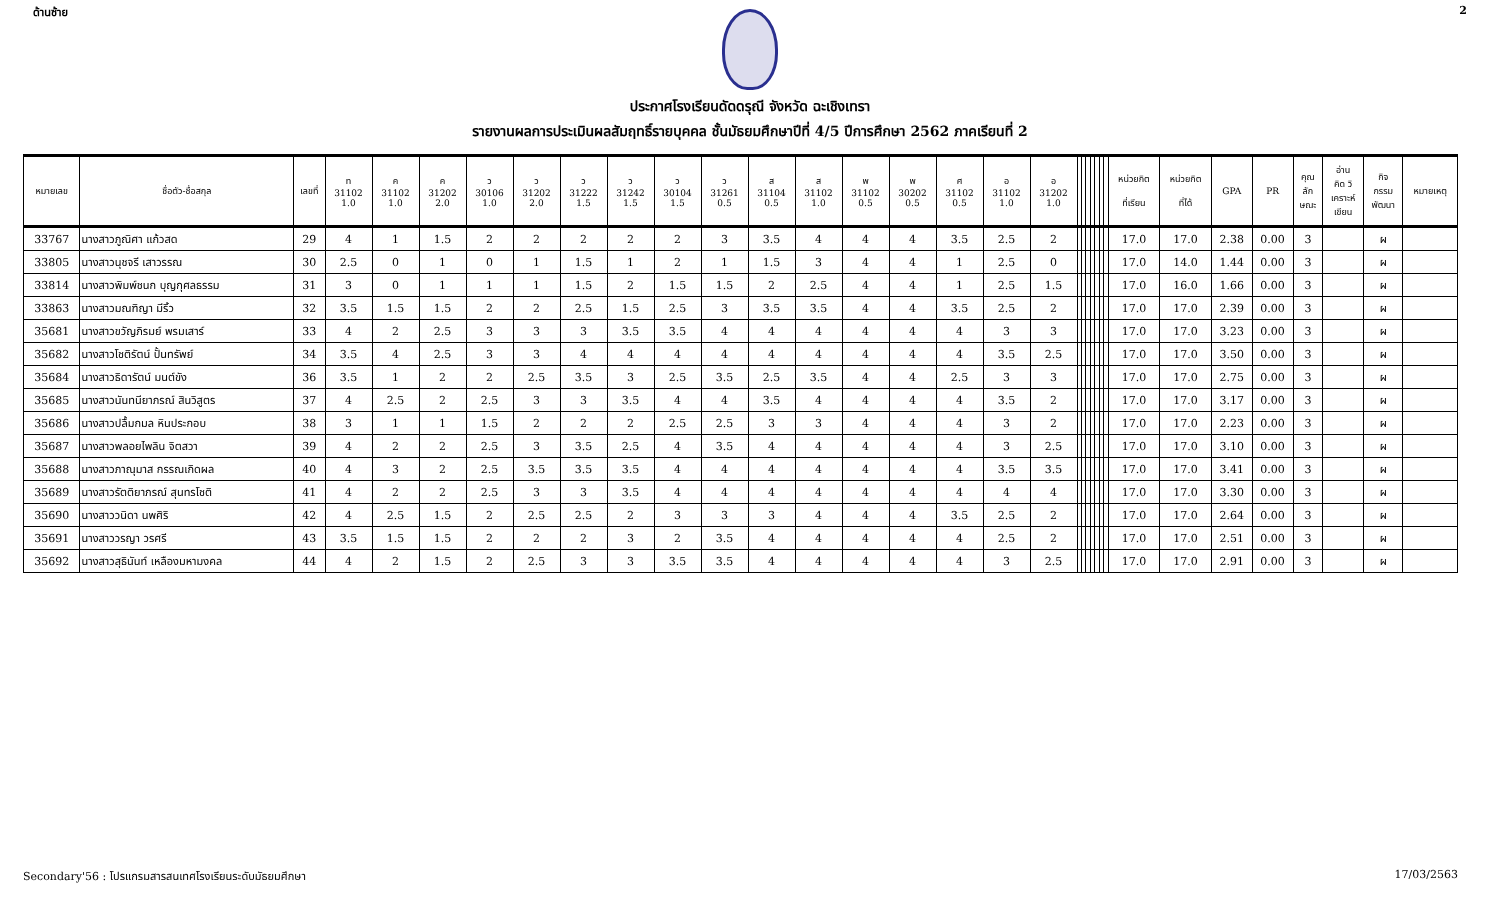ด้านซ้าย 2
ประกาศโรงเรียนดัดดรุณี จังหวัด ฉะเชิงเทรา
รายงานผลการประเมินผลสัมฤทธิ์รายบุคคล ชั้นมัธยมศึกษาปีที่ 4/5 ปีการศึกษา 2562 ภาคเรียนที่ 2
| หมายเลข | ชื่อตัว-ชื่อสกุล | เลขที่ | ท 31102 1.0 | ค 31102 1.0 | ค 31202 2.0 | ว 30106 1.0 | ว 31202 2.0 | ว 31222 1.5 | ว 31242 1.5 | ว 30104 1.5 | ว 31261 0.5 | ส 31104 0.5 | ส 31102 1.0 | พ 31102 0.5 | พ 30202 0.5 | ศ 31102 0.5 | อ 31102 1.0 | อ 31202 1.0 | | | | | | | | หน่วยกิต ที่เรียน | หน่วยกิต ที่ได้ | GPA | PR | คุณ ลัก ษณะ | อ่าน คิด วิ เคราะห์ เขียน | กิจ กรรม พัฒนา | หมายเหตุ |
| --- | --- | --- | --- | --- | --- | --- | --- | --- | --- | --- | --- | --- | --- | --- | --- | --- | --- | --- | --- | --- | --- | --- | --- | --- | --- | --- | --- | --- | --- | --- | --- | --- | --- |
| 33767 | นางสาวภูณิศา แก้วสด | 29 | 4 | 1 | 1.5 | 2 | 2 | 2 | 2 | 2 | 3 | 3.5 | 4 | 4 | 4 | 3.5 | 2.5 | 2 | | | | | | | | 17.0 | 17.0 | 2.38 | 0.00 | 3 | | ผ | |
| 33805 | นางสาวนุชจรี เสาวรรณ | 30 | 2.5 | 0 | 1 | 0 | 1 | 1.5 | 1 | 2 | 1 | 1.5 | 3 | 4 | 4 | 1 | 2.5 | 0 | | | | | | | | 17.0 | 14.0 | 1.44 | 0.00 | 3 | | ผ | |
| 33814 | นางสาวพิมพ์ชนก บุญกุศลธรรม | 31 | 3 | 0 | 1 | 1 | 1 | 1.5 | 2 | 1.5 | 1.5 | 2 | 2.5 | 4 | 4 | 1 | 2.5 | 1.5 | | | | | | | | 17.0 | 16.0 | 1.66 | 0.00 | 3 | | ผ | |
| 33863 | นางสาวมณฑิญา มีริ้ว | 32 | 3.5 | 1.5 | 1.5 | 2 | 2 | 2.5 | 1.5 | 2.5 | 3 | 3.5 | 3.5 | 4 | 4 | 3.5 | 2.5 | 2 | | | | | | | | 17.0 | 17.0 | 2.39 | 0.00 | 3 | | ผ | |
| 35681 | นางสาวขวัญภิรมย์ พรมเสาร์ | 33 | 4 | 2 | 2.5 | 3 | 3 | 3 | 3.5 | 3.5 | 4 | 4 | 4 | 4 | 4 | 4 | 3 | 3 | | | | | | | | 17.0 | 17.0 | 3.23 | 0.00 | 3 | | ผ | |
| 35682 | นางสาวโชติรัตน์ ปั้นทรัพย์ | 34 | 3.5 | 4 | 2.5 | 3 | 3 | 4 | 4 | 4 | 4 | 4 | 4 | 4 | 4 | 4 | 3.5 | 2.5 | | | | | | | | 17.0 | 17.0 | 3.50 | 0.00 | 3 | | ผ | |
| 35684 | นางสาวธิดารัตน์ มนต์ขัง | 36 | 3.5 | 1 | 2 | 2 | 2.5 | 3.5 | 3 | 2.5 | 3.5 | 2.5 | 3.5 | 4 | 4 | 2.5 | 3 | 3 | | | | | | | | 17.0 | 17.0 | 2.75 | 0.00 | 3 | | ผ | |
| 35685 | นางสาวนันทนียาภรณ์ สินวิสูตร | 37 | 4 | 2.5 | 2 | 2.5 | 3 | 3 | 3.5 | 4 | 4 | 3.5 | 4 | 4 | 4 | 4 | 3.5 | 2 | | | | | | | | 17.0 | 17.0 | 3.17 | 0.00 | 3 | | ผ | |
| 35686 | นางสาวปลื้มกมล หินประกอบ | 38 | 3 | 1 | 1 | 1.5 | 2 | 2 | 2 | 2.5 | 2.5 | 3 | 3 | 4 | 4 | 4 | 3 | 2 | | | | | | | | 17.0 | 17.0 | 2.23 | 0.00 | 3 | | ผ | |
| 35687 | นางสาวพลอยไพลิน จิตสวา | 39 | 4 | 2 | 2 | 2.5 | 3 | 3.5 | 2.5 | 4 | 3.5 | 4 | 4 | 4 | 4 | 4 | 3 | 2.5 | | | | | | | | 17.0 | 17.0 | 3.10 | 0.00 | 3 | | ผ | |
| 35688 | นางสาวภาณุมาส กรรณเกิดผล | 40 | 4 | 3 | 2 | 2.5 | 3.5 | 3.5 | 3.5 | 4 | 4 | 4 | 4 | 4 | 4 | 4 | 3.5 | 3.5 | | | | | | | | 17.0 | 17.0 | 3.41 | 0.00 | 3 | | ผ | |
| 35689 | นางสาวรัตติยาภรณ์ สุนทรโชติ | 41 | 4 | 2 | 2 | 2.5 | 3 | 3 | 3.5 | 4 | 4 | 4 | 4 | 4 | 4 | 4 | 4 | 4 | | | | | | | | 17.0 | 17.0 | 3.30 | 0.00 | 3 | | ผ | |
| 35690 | นางสาววนิดา นพศิริ | 42 | 4 | 2.5 | 1.5 | 2 | 2.5 | 2.5 | 2 | 3 | 3 | 3 | 4 | 4 | 4 | 3.5 | 2.5 | 2 | | | | | | | | 17.0 | 17.0 | 2.64 | 0.00 | 3 | | ผ | |
| 35691 | นางสาววรญา วรศรี | 43 | 3.5 | 1.5 | 1.5 | 2 | 2 | 2 | 3 | 2 | 3.5 | 4 | 4 | 4 | 4 | 4 | 2.5 | 2 | | | | | | | | 17.0 | 17.0 | 2.51 | 0.00 | 3 | | ผ | |
| 35692 | นางสาวสุธินันท์ เหลืองมหามงคล | 44 | 4 | 2 | 1.5 | 2 | 2.5 | 3 | 3 | 3.5 | 3.5 | 4 | 4 | 4 | 4 | 4 | 3 | 2.5 | | | | | | | | 17.0 | 17.0 | 2.91 | 0.00 | 3 | | ผ | |
Secondary'56 : โปรแกรมสารสนเทศโรงเรียนระดับมัธยมศึกษา 17/03/2563